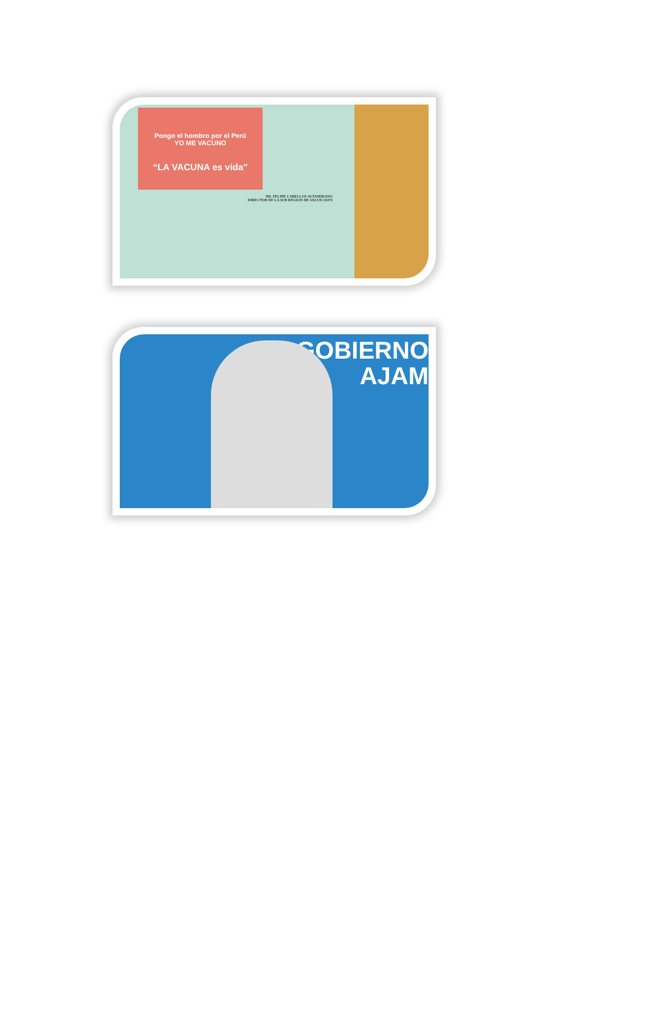Pongo el hombro por el Perú
YO ME VACUNO
“LA VACUNA es vida”
DR. FELIPE CABELLOS ALTAMIRANO
DIRECTOR DE LA SUB REGION DE SALUD JAEN
GOBIERNO
AJAM